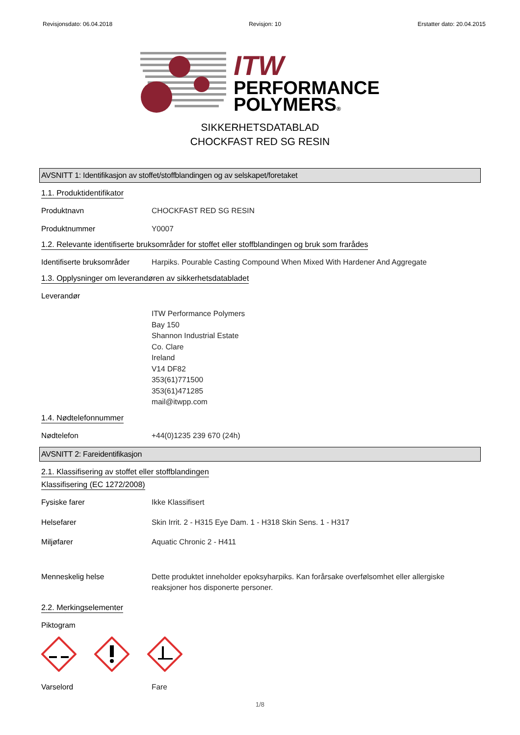Revisjonsdato: 06.04.2018 Revisjon: 10 Erstatter dato: 20.04.2015
ITW
PERFORMANCE
POLYMERS®
SIKKERHETSDATABLAD
CHOCKFAST RED SG RESIN
AVSNITT 1: Identifikasjon av stoffet/stoffblandingen og av selskapet/foretaket
1.1. Produktidentifikator
Produktnavn CHOCKFAST RED SG RESIN
Produktnummer Y0007
1.2. Relevante identifiserte bruksområder for stoffet eller stoffblandingen og bruk som frarådes
Identifiserte bruksområder
Harpiks. Pourable Casting Compound When Mixed With Hardener And Aggregate
1.3. Opplysninger om leverandøren av sikkerhetsdatabladet
Leverandør
ITW Performance Polymers
Bay 150
Shannon Industrial Estate
Co. Clare
Ireland
V14 DF82
353(61)771500
353(61)471285
mail@itwpp.com
1.4. Nødtelefonnummer
Nødtelefon +44(0)1235 239 670 (24h)
AVSNITT 2: Fareidentifikasjon
2.1. Klassifisering av stoffet eller stoffblandingen
Klassifisering (EC 1272/2008)
Fysiske farer Ikke Klassifisert
Helsefarer Skin Irrit. 2 - H315 Eye Dam. 1 - H318 Skin Sens. 1 - H317
Miljøfarer Aquatic Chronic 2 - H411
Menneskelig helse Dette produktet inneholder epoksyharpiks. Kan forårsake overfølsomhet eller allergiske reaksjoner hos disponerte personer.
2.2. Merkingselementer
Piktogram
Varselord Fare
1/8